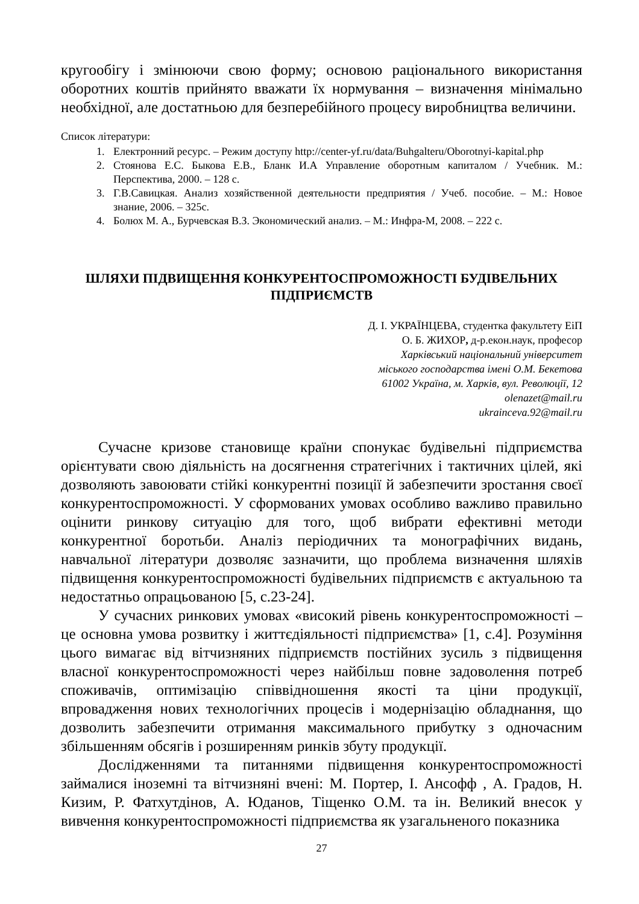кругообігу і змінюючи свою форму; основою раціонального використання оборотних коштів прийнято вважати їх нормування – визначення мінімально необхідної, але достатньою для безперебійного процесу виробництва величини.
Список літератури:
1. Електронний ресурс. – Режим доступу http://center-yf.ru/data/Buhgalteru/Oborotnyi-kapital.php
2. Стоянова Е.С. Быкова Е.В., Бланк И.А Управление оборотным капиталом / Учебник. М.: Перспектива, 2000. – 128 с.
3. Г.В.Савицкая. Анализ хозяйственной деятельности предприятия / Учеб. пособие. – М.: Новое знание, 2006. – 325с.
4. Болюх М. А., Бурчевская В.З. Экономический анализ. – М.: Инфра-М, 2008. – 222 с.
ШЛЯХИ ПІДВИЩЕННЯ КОНКУРЕНТОСПРОМОЖНОСТІ БУДІВЕЛЬНИХ ПІДПРИЄМСТВ
Д. І. УКРАЇНЦЕВА, студентка факультету ЕіП
О. Б. ЖИХОР, д-р.екон.наук, професор
Харківський національний університет
міського господарства імені О.М. Бекетова
61002 Україна, м. Харків, вул. Революції, 12
olenazet@mail.ru
ukrainceva.92@mail.ru
Сучасне кризове становище країни спонукає будівельні підприємства орієнтувати свою діяльність на досягнення стратегічних і тактичних цілей, які дозволяють завоювати стійкі конкурентні позиції й забезпечити зростання своєї конкурентоспроможності. У сформованих умовах особливо важливо правильно оцінити ринкову ситуацію для того, щоб вибрати ефективні методи конкурентної боротьби. Аналіз періодичних та монографічних видань, навчальної літератури дозволяє зазначити, що проблема визначення шляхів підвищення конкурентоспроможності будівельних підприємств є актуальною та недостатньо опрацьованою [5, с.23-24].
У сучасних ринкових умовах «високий рівень конкурентоспроможності – це основна умова розвитку і життєдіяльності підприємства» [1, с.4]. Розуміння цього вимагає від вітчизняних підприємств постійних зусиль з підвищення власної конкурентоспроможності через найбільш повне задоволення потреб споживачів, оптимізацію співвідношення якості та ціни продукції, впровадження нових технологічних процесів і модернізацію обладнання, що дозволить забезпечити отримання максимального прибутку з одночасним збільшенням обсягів і розширенням ринків збуту продукції.
Дослідженнями та питаннями підвищення конкурентоспроможності займалися іноземні та вітчизняні вчені: М. Портер, І. Ансофф , А. Градов, Н. Кизим, Р. Фатхутдінов, А. Юданов, Тіщенко О.М. та ін. Великий внесок у вивчення конкурентоспроможності підприємства як узагальненого показника
27